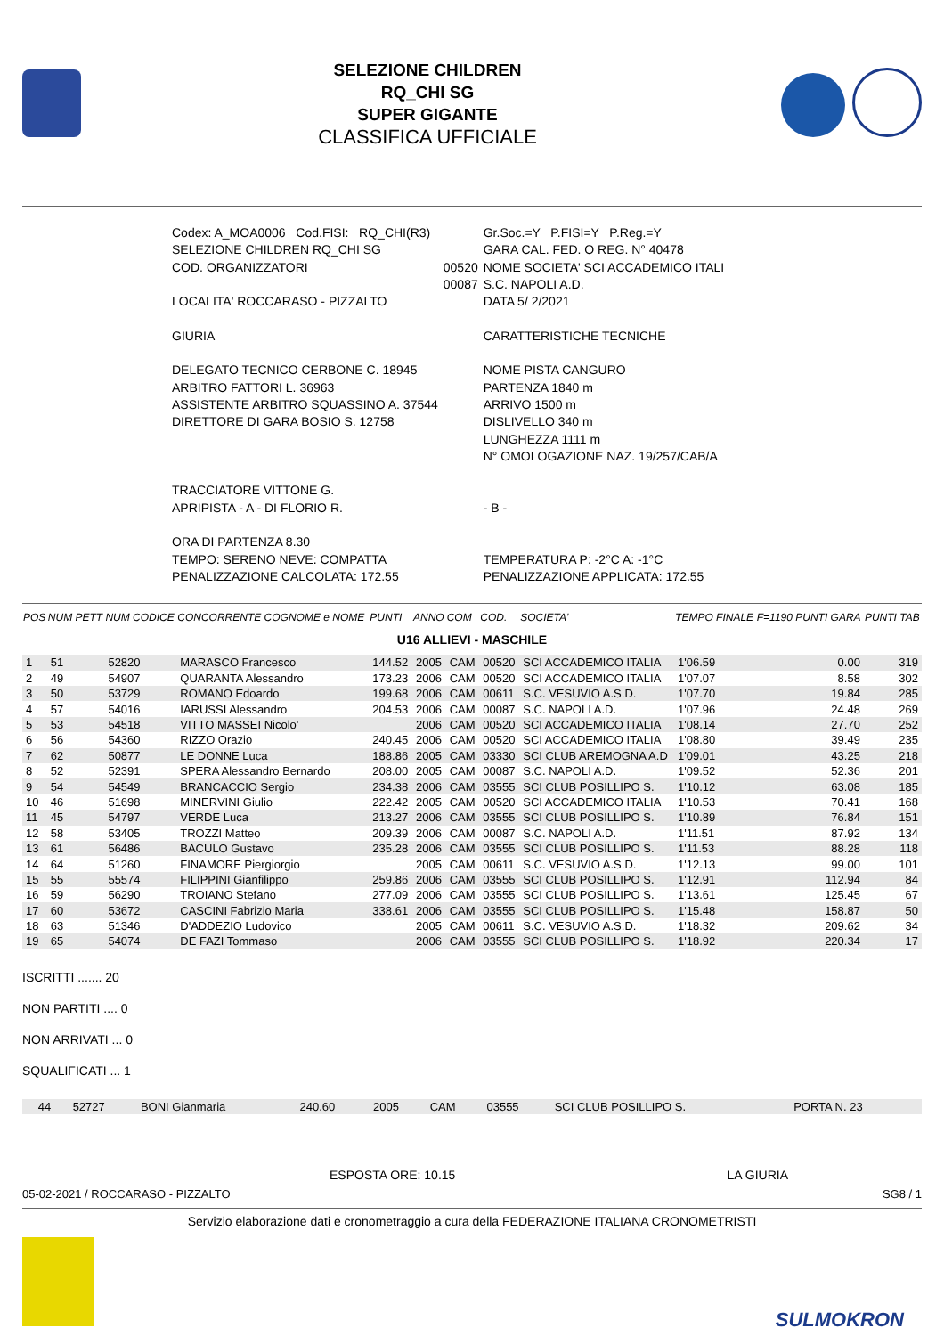SELEZIONE CHILDREN
RQ_CHI SG
SUPER GIGANTE
CLASSIFICA UFFICIALE
| Codex: A_MOA0006 Cod.FISI: RQ_CHI(R3) | | Gr.Soc.=Y P.FISI=Y P.Reg.=Y |
| SELEZIONE CHILDREN RQ_CHI SG | | GARA CAL. FED. O REG. N° 40478 |
| COD. ORGANIZZATORI | 00520 00087 | NOME SOCIETA' SCI ACCADEMICO ITALI S.C. NAPOLI A.D. |
| LOCALITA' ROCCARASO - PIZZALTO | | DATA 5/ 2/2021 |
| GIURIA | | CARATTERISTICHE TECNICHE |
| DELEGATO TECNICO CERBONE C. 18945 ARBITRO FATTORI L. 36963 ASSISTENTE ARBITRO SQUASSINO A. 37544 DIRETTORE DI GARA BOSIO S. 12758 | | NOME PISTA CANGURO PARTENZA 1840 m ARRIVO 1500 m DISLIVELLO 340 m LUNGHEZZA 1111 m N° OMOLOGAZIONE NAZ. 19/257/CAB/A |
| TRACCIATORE VITTONE G. APRIPISTA - A - DI FLORIO R. | | - B - |
| ORA DI PARTENZA 8.30 TEMPO: SERENO NEVE: COMPATTA PENALIZZAZIONE CALCOLATA: 172.55 | | TEMPERATURA P: -2°C A: -1°C PENALIZZAZIONE APPLICATA: 172.55 |
| POS | NUM PETT | NUM CODICE | CONCORRENTE COGNOME e NOME | PUNTI | ANNO | COM | COD. | SOCIETA' | TEMPO FINALE | F=1190 PUNTI GARA | PUNTI TAB |
| --- | --- | --- | --- | --- | --- | --- | --- | --- | --- | --- | --- |
| U16 ALLIEVI - MASCHILE | | | | | | | | | | | |
| 1 | 51 | 52820 | MARASCO Francesco | 144.52 | 2005 | CAM | 00520 | SCI ACCADEMICO ITALIA | 1'06.59 | 0.00 | 319 |
| 2 | 49 | 54907 | QUARANTA Alessandro | 173.23 | 2006 | CAM | 00520 | SCI ACCADEMICO ITALIA | 1'07.07 | 8.58 | 302 |
| 3 | 50 | 53729 | ROMANO Edoardo | 199.68 | 2006 | CAM | 00611 | S.C. VESUVIO A.S.D. | 1'07.70 | 19.84 | 285 |
| 4 | 57 | 54016 | IARUSSI Alessandro | 204.53 | 2006 | CAM | 00087 | S.C. NAPOLI A.D. | 1'07.96 | 24.48 | 269 |
| 5 | 53 | 54518 | VITTO MASSEI Nicolo' | | 2006 | CAM | 00520 | SCI ACCADEMICO ITALIA | 1'08.14 | 27.70 | 252 |
| 6 | 56 | 54360 | RIZZO Orazio | 240.45 | 2006 | CAM | 00520 | SCI ACCADEMICO ITALIA | 1'08.80 | 39.49 | 235 |
| 7 | 62 | 50877 | LE DONNE Luca | 188.86 | 2005 | CAM | 03330 | SCI CLUB AREMOGNA A.D | 1'09.01 | 43.25 | 218 |
| 8 | 52 | 52391 | SPERA Alessandro Bernardo | 208.00 | 2005 | CAM | 00087 | S.C. NAPOLI A.D. | 1'09.52 | 52.36 | 201 |
| 9 | 54 | 54549 | BRANCACCIO Sergio | 234.38 | 2006 | CAM | 03555 | SCI CLUB POSILLIPO S. | 1'10.12 | 63.08 | 185 |
| 10 | 46 | 51698 | MINERVINI Giulio | 222.42 | 2005 | CAM | 00520 | SCI ACCADEMICO ITALIA | 1'10.53 | 70.41 | 168 |
| 11 | 45 | 54797 | VERDE Luca | 213.27 | 2006 | CAM | 03555 | SCI CLUB POSILLIPO S. | 1'10.89 | 76.84 | 151 |
| 12 | 58 | 53405 | TROZZI Matteo | 209.39 | 2006 | CAM | 00087 | S.C. NAPOLI A.D. | 1'11.51 | 87.92 | 134 |
| 13 | 61 | 56486 | BACULO Gustavo | 235.28 | 2006 | CAM | 03555 | SCI CLUB POSILLIPO S. | 1'11.53 | 88.28 | 118 |
| 14 | 64 | 51260 | FINAMORE Piergiorgio | | 2005 | CAM | 00611 | S.C. VESUVIO A.S.D. | 1'12.13 | 99.00 | 101 |
| 15 | 55 | 55574 | FILIPPINI Gianfilippo | 259.86 | 2006 | CAM | 03555 | SCI CLUB POSILLIPO S. | 1'12.91 | 112.94 | 84 |
| 16 | 59 | 56290 | TROIANO Stefano | 277.09 | 2006 | CAM | 03555 | SCI CLUB POSILLIPO S. | 1'13.61 | 125.45 | 67 |
| 17 | 60 | 53672 | CASCINI Fabrizio Maria | 338.61 | 2006 | CAM | 03555 | SCI CLUB POSILLIPO S. | 1'15.48 | 158.87 | 50 |
| 18 | 63 | 51346 | D'ADDEZIO Ludovico | | 2005 | CAM | 00611 | S.C. VESUVIO A.S.D. | 1'18.32 | 209.62 | 34 |
| 19 | 65 | 54074 | DE FAZI Tommaso | | 2006 | CAM | 03555 | SCI CLUB POSILLIPO S. | 1'18.92 | 220.34 | 17 |
ISCRITTI ....... 20
NON PARTITI .... 0
NON ARRIVATI ... 0
SQUALIFICATI ... 1
| | 44 | 52727 | BONI Gianmaria | 240.60 | 2005 | CAM | 03555 | SCI CLUB POSILLIPO S. | PORTA N. 23 |
ESPOSTA ORE: 10.15 LA GIURIA
05-02-2021 / ROCCARASO - PIZZALTO SG8 / 1
Servizio elaborazione dati e cronometraggio a cura della FEDERAZIONE ITALIANA CRONOMETRISTI
SULMOKRON